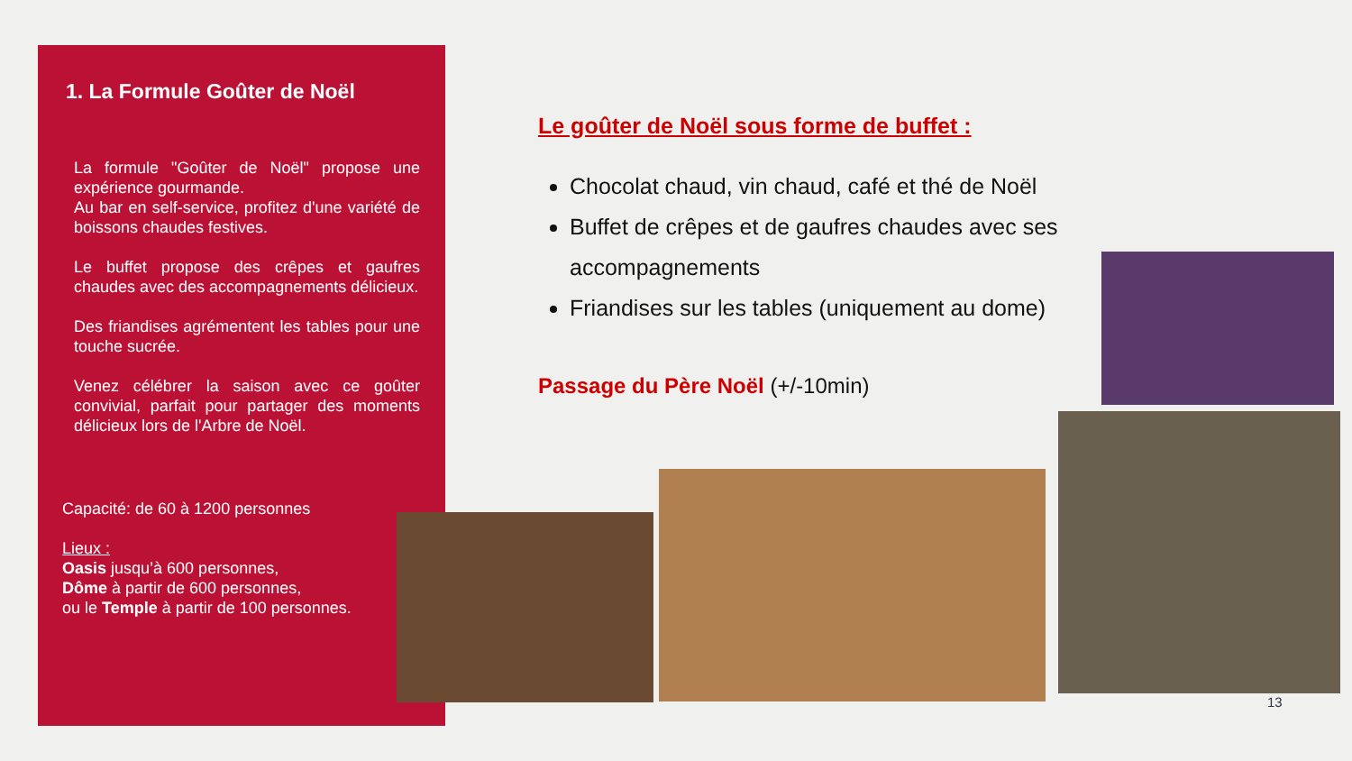1. La Formule Goûter de Noël
La formule "Goûter de Noël" propose une expérience gourmande.
Au bar en self-service, profitez d'une variété de boissons chaudes festives.
Le buffet propose des crêpes et gaufres chaudes avec des accompagnements délicieux.
Des friandises agrémentent les tables pour une touche sucrée.
Venez célébrer la saison avec ce goûter convivial, parfait pour partager des moments délicieux lors de l'Arbre de Noël.
Capacité: de 60 à 1200 personnes
Lieux :
Oasis jusqu’à 600 personnes,
Dôme à partir de 600 personnes,
ou le Temple à partir de 100 personnes.
Le goûter de Noël sous forme de buffet :
Chocolat chaud, vin chaud, café et thé de Noël
Buffet de crêpes et de gaufres chaudes avec ses accompagnements
Friandises sur les tables (uniquement au dome)
Passage du Père Noël (+/-10min)
13